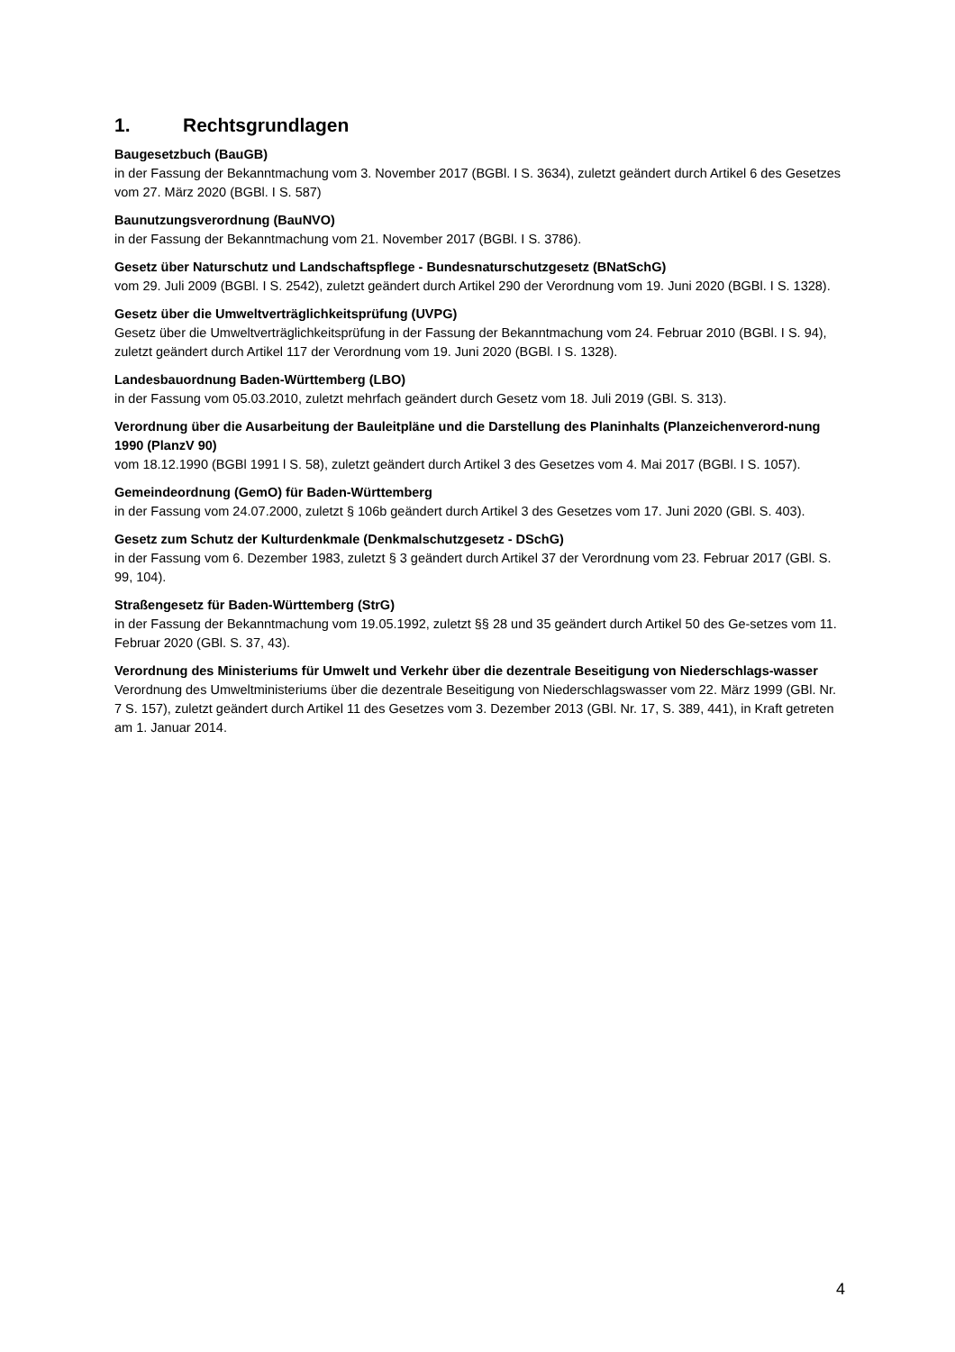1. Rechtsgrundlagen
Baugesetzbuch (BauGB)
in der Fassung der Bekanntmachung vom 3. November 2017 (BGBl. I S. 3634), zuletzt geändert durch Artikel 6 des Gesetzes vom 27. März 2020 (BGBl. I S. 587)
Baunutzungsverordnung (BauNVO)
in der Fassung der Bekanntmachung vom 21. November 2017 (BGBl. I S. 3786).
Gesetz über Naturschutz und Landschaftspflege - Bundesnaturschutzgesetz (BNatSchG)
vom 29. Juli 2009 (BGBl. I S. 2542), zuletzt geändert durch Artikel 290 der Verordnung vom 19. Juni 2020 (BGBl. I S. 1328).
Gesetz über die Umweltverträglichkeitsprüfung (UVPG)
Gesetz über die Umweltverträglichkeitsprüfung in der Fassung der Bekanntmachung vom 24. Februar 2010 (BGBl. I S. 94), zuletzt geändert durch Artikel 117 der Verordnung vom 19. Juni 2020 (BGBl. I S. 1328).
Landesbauordnung Baden-Württemberg (LBO)
in der Fassung vom 05.03.2010, zuletzt mehrfach geändert durch Gesetz vom 18. Juli 2019 (GBl. S. 313).
Verordnung über die Ausarbeitung der Bauleitpläne und die Darstellung des Planinhalts (Planzeichenverord-nung 1990 (PlanzV 90)
vom 18.12.1990 (BGBl 1991 l S. 58), zuletzt geändert durch Artikel 3 des Gesetzes vom 4. Mai 2017 (BGBl. I S. 1057).
Gemeindeordnung (GemO) für Baden-Württemberg
in der Fassung vom 24.07.2000, zuletzt § 106b geändert durch Artikel 3 des Gesetzes vom 17. Juni 2020 (GBl. S. 403).
Gesetz zum Schutz der Kulturdenkmale (Denkmalschutzgesetz - DSchG)
in der Fassung vom 6. Dezember 1983, zuletzt § 3 geändert durch Artikel 37 der Verordnung vom 23. Februar 2017 (GBl. S. 99, 104).
Straßengesetz für Baden-Württemberg (StrG)
in der Fassung der Bekanntmachung vom 19.05.1992, zuletzt §§ 28 und 35 geändert durch Artikel 50 des Ge-setzes vom 11. Februar 2020 (GBl. S. 37, 43).
Verordnung des Ministeriums für Umwelt und Verkehr über die dezentrale Beseitigung von Niederschlags-wasser
Verordnung des Umweltministeriums über die dezentrale Beseitigung von Niederschlagswasser vom 22. März 1999 (GBl. Nr. 7 S. 157), zuletzt geändert durch Artikel 11 des Gesetzes vom 3. Dezember 2013 (GBl. Nr. 17, S. 389, 441), in Kraft getreten am 1. Januar 2014.
4